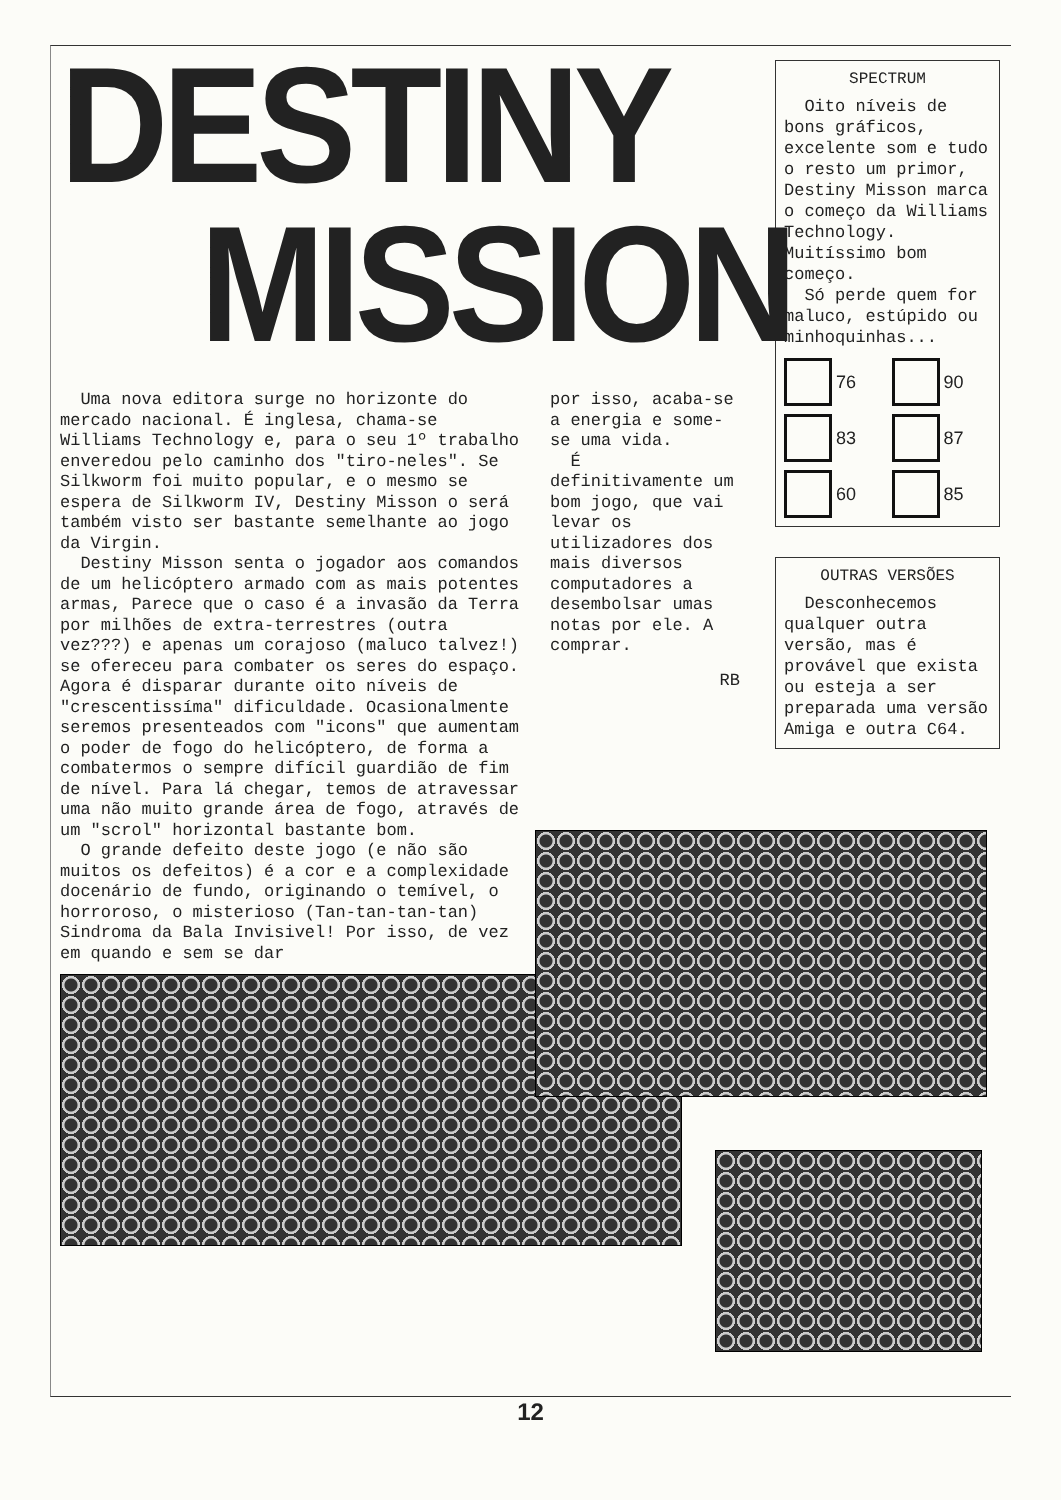DESTINY
MISSION
Uma nova editora surge no horizonte do mercado nacional. É inglesa, chama-se Williams Technology e, para o seu 1º trabalho enveredou pelo caminho dos "tiro-neles". Se Silkworm foi muito popular, e o mesmo se espera de Silkworm IV, Destiny Misson o será também visto ser bastante semelhante ao jogo da Virgin.
Destiny Misson senta o jogador aos comandos de um helicóptero armado com as mais potentes armas, Parece que o caso é a invasão da Terra por milhões de extra-terrestres (outra vez???) e apenas um corajoso (maluco talvez!) se ofereceu para combater os seres do espaço. Agora é disparar durante oito níveis de "crescentissíma" dificuldade. Ocasionalmente seremos presenteados com "icons" que aumentam o poder de fogo do helicóptero, de forma a combatermos o sempre difícil guardião de fim de nível. Para lá chegar, temos de atravessar uma não muito grande área de fogo, através de um "scrol" horizontal bastante bom.
O grande defeito deste jogo (e não são muitos os defeitos) é a cor e a complexidade docenário de fundo, originando o temível, o horroroso, o misterioso (Tan-tan-tan-tan) Sindroma da Bala Invisivel! Por isso, de vez em quando e sem se dar
por isso, acaba-se a energia e some-se uma vida.
É definitivamente um bom jogo, que vai levar os utilizadores dos mais diversos computadores a desembolsar umas notas por ele. A comprar.
RB
SPECTRUM
Oito níveis de bons gráficos, excelente som e tudo o resto um primor, Destiny Misson marca o começo da Williams Technology. Muitíssimo bom começo.
Só perde quem for maluco, estúpido ou minhoquinhas...
76
90
83
87
60
85
OUTRAS VERSÕES
Desconhecemos qualquer outra versão, mas é provável que exista ou esteja a ser preparada uma versão Amiga e outra C64.
12